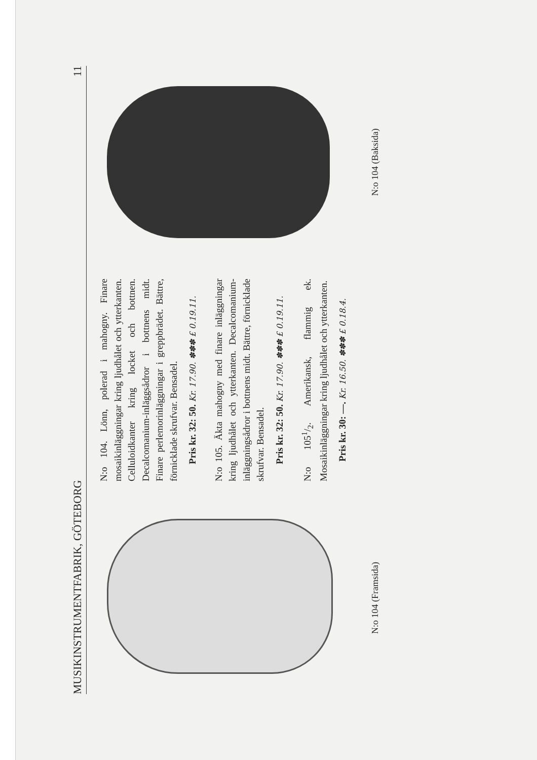MUSIKINSTRUMENTFABRIK, GÖTEBORG 11
N:o 104 (Framsida)
N:o 104. Lönn, polerad i mahogny. Finare mosaikinläggningar kring ljudhålet och ytterkanten. Celluloidkanter kring locket och bottnen. Decalcomanium-inläggsådror i bottnens midt. Finare perlemorinläggningar i greppbrädet. Bättre, förnicklade skrufvar. Bensadel.
Pris kr. 32: 50. Kr. 17.90. ✽✽✽ £ 0.19.11.
N:o 105. Äkta mahogny med finare inläggningar kring ljudhålet och ytterkanten. Decalcomanium-inläggningsådror i bottnens midt. Bättre, förnicklade skrufvar. Bensadel.
Pris kr. 32: 50. Kr. 17.90. ✽✽✽ £ 0.19.11.
N:o 1051/2. Amerikansk, flammig ek. Mosaikinläggningar kring ljudhålet och ytterkanten.
Pris kr. 30: —. Kr. 16.50. ✽✽✽ £ 0.18.4.
N:o 104 (Baksida)